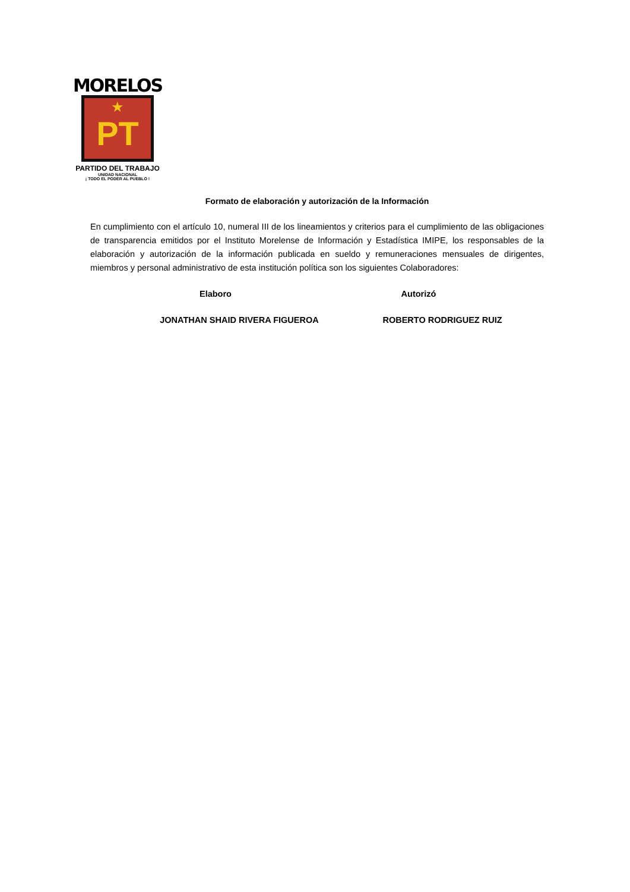MORELOS
★
PT
PARTIDO DEL TRABAJO
UNIDAD NACIONAL
¡ TODO EL PODER AL PUEBLO !
Formato de elaboración y autorización de la Información
En cumplimiento con el artículo 10, numeral III de los lineamientos y criterios para el cumplimiento de las obligaciones de transparencia emitidos por el Instituto Morelense de Información y Estadística IMIPE, los responsables de la elaboración y autorización de la información publicada en sueldo y remuneraciones mensuales de dirigentes, miembros y personal administrativo de esta institución política son los siguientes Colaboradores:
Elaboro Autorizó
JONATHAN SHAID RIVERA FIGUEROA ROBERTO RODRIGUEZ RUIZ